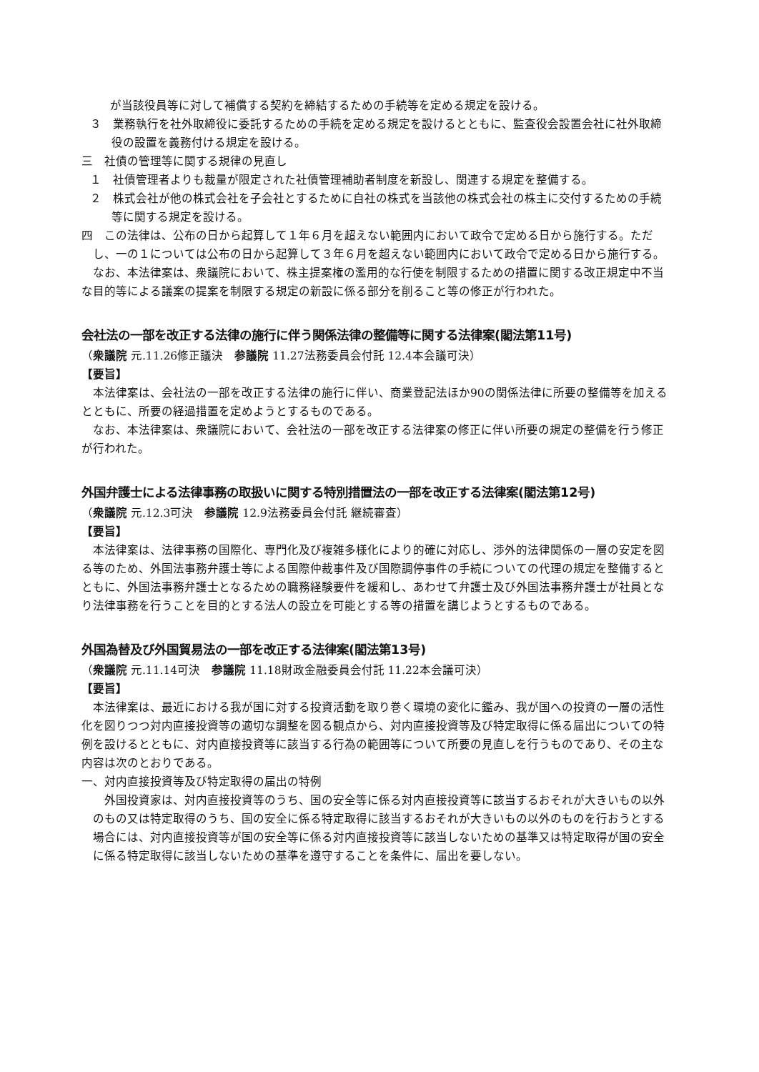が当該役員等に対して補償する契約を締結するための手続等を定める規定を設ける。
３　業務執行を社外取締役に委託するための手続を定める規定を設けるとともに、監査役会設置会社に社外取締役の設置を義務付ける規定を設ける。
三　社債の管理等に関する規律の見直し
１　社債管理者よりも裁量が限定された社債管理補助者制度を新設し、関連する規定を整備する。
２　株式会社が他の株式会社を子会社とするために自社の株式を当該他の株式会社の株主に交付するための手続等に関する規定を設ける。
四　この法律は、公布の日から起算して１年６月を超えない範囲内において政令で定める日から施行する。ただし、一の１については公布の日から起算して３年６月を超えない範囲内において政令で定める日から施行する。
なお、本法律案は、衆議院において、株主提案権の濫用的な行使を制限するための措置に関する改正規定中不当な目的等による議案の提案を制限する規定の新設に係る部分を削ること等の修正が行われた。
会社法の一部を改正する法律の施行に伴う関係法律の整備等に関する法律案(閣法第11号)
（衆議院 元.11.26修正議決　参議院 11.27法務委員会付託 12.4本会議可決）
【要旨】
本法律案は、会社法の一部を改正する法律の施行に伴い、商業登記法ほか90の関係法律に所要の整備等を加えるとともに、所要の経過措置を定めようとするものである。
なお、本法律案は、衆議院において、会社法の一部を改正する法律案の修正に伴い所要の規定の整備を行う修正が行われた。
外国弁護士による法律事務の取扱いに関する特別措置法の一部を改正する法律案(閣法第12号)
（衆議院 元.12.3可決　参議院 12.9法務委員会付託 継続審査）
【要旨】
本法律案は、法律事務の国際化、専門化及び複雑多様化により的確に対応し、渉外的法律関係の一層の安定を図る等のため、外国法事務弁護士等による国際仲裁事件及び国際調停事件の手続についての代理の規定を整備するとともに、外国法事務弁護士となるための職務経験要件を緩和し、あわせて弁護士及び外国法事務弁護士が社員となり法律事務を行うことを目的とする法人の設立を可能とする等の措置を講じようとするものである。
外国為替及び外国貿易法の一部を改正する法律案(閣法第13号)
（衆議院 元.11.14可決　参議院 11.18財政金融委員会付託 11.22本会議可決）
【要旨】
本法律案は、最近における我が国に対する投資活動を取り巻く環境の変化に鑑み、我が国への投資の一層の活性化を図りつつ対内直接投資等の適切な調整を図る観点から、対内直接投資等及び特定取得に係る届出についての特例を設けるとともに、対内直接投資等に該当する行為の範囲等について所要の見直しを行うものであり、その主な内容は次のとおりである。
一、対内直接投資等及び特定取得の届出の特例
外国投資家は、対内直接投資等のうち、国の安全等に係る対内直接投資等に該当するおそれが大きいもの以外のもの又は特定取得のうち、国の安全に係る特定取得に該当するおそれが大きいもの以外のものを行おうとする場合には、対内直接投資等が国の安全等に係る対内直接投資等に該当しないための基準又は特定取得が国の安全に係る特定取得に該当しないための基準を遵守することを条件に、届出を要しない。